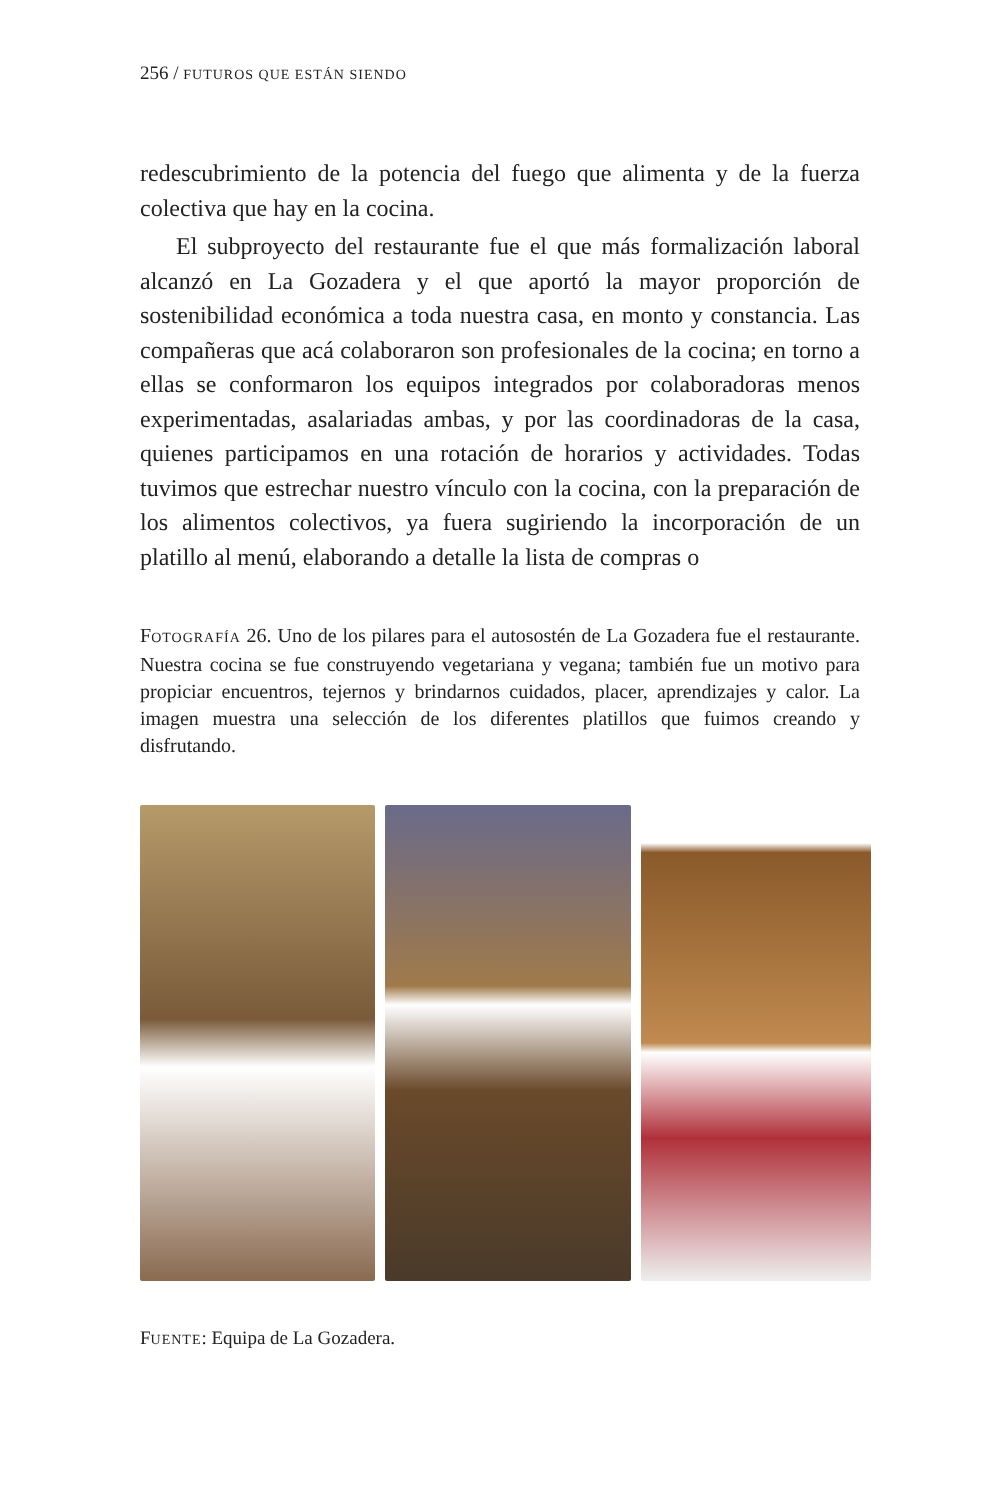256 / FUTUROS QUE ESTÁN SIENDO
redescubrimiento de la potencia del fuego que alimenta y de la fuerza colectiva que hay en la cocina.
El subproyecto del restaurante fue el que más formalización laboral alcanzó en La Gozadera y el que aportó la mayor proporción de sostenibilidad económica a toda nuestra casa, en monto y constancia. Las compañeras que acá colaboraron son profesionales de la cocina; en torno a ellas se conformaron los equipos integrados por colaboradoras menos experimentadas, asalariadas ambas, y por las coordinadoras de la casa, quienes participamos en una rotación de horarios y actividades. Todas tuvimos que estrechar nuestro vínculo con la cocina, con la preparación de los alimentos colectivos, ya fuera sugiriendo la incorporación de un platillo al menú, elaborando a detalle la lista de compras o
FOTOGRAFÍA 26. Uno de los pilares para el autosostén de La Gozadera fue el restaurante. Nuestra cocina se fue construyendo vegetariana y vegana; también fue un motivo para propiciar encuentros, tejernos y brindarnos cuidados, placer, aprendizajes y calor. La imagen muestra una selección de los diferentes platillos que fuimos creando y disfrutando.
FUENTE: Equipa de La Gozadera.